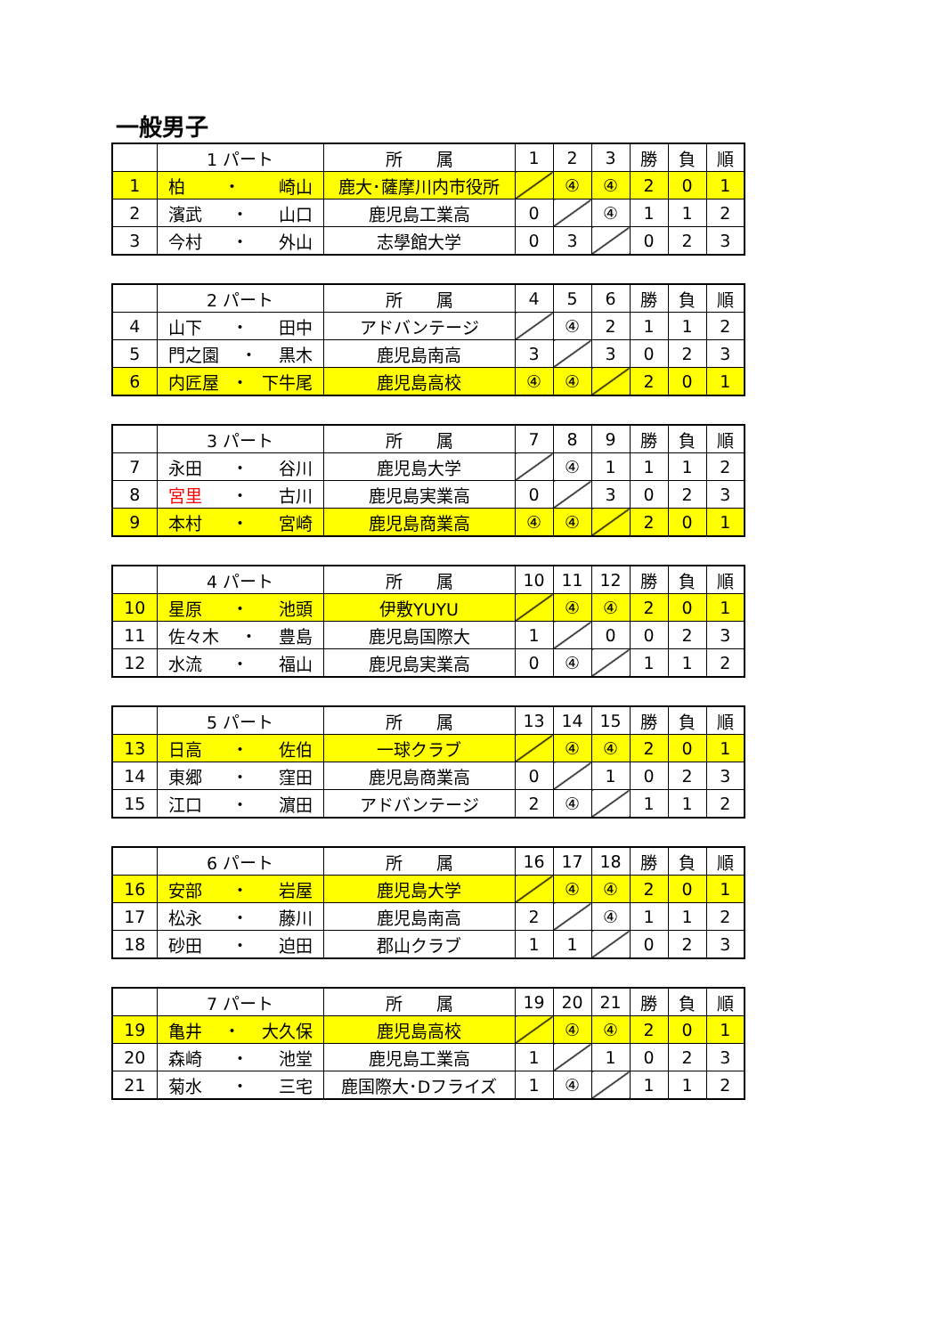一般男子
| | 1 パート | 所 属 | 1 | 2 | 3 | 勝 | 負 | 順 |
| --- | --- | --- | --- | --- | --- | --- | --- | --- |
| 1 | 柏 ・ 崎山 | 鹿大･薩摩川内市役所 | | ④ | ④ | 2 | 0 | 1 |
| 2 | 濱武 ・ 山口 | 鹿児島工業高 | 0 | | ④ | 1 | 1 | 2 |
| 3 | 今村 ・ 外山 | 志學館大学 | 0 | 3 | | 0 | 2 | 3 |
| | 2 パート | 所 属 | 4 | 5 | 6 | 勝 | 負 | 順 |
| --- | --- | --- | --- | --- | --- | --- | --- | --- |
| 4 | 山下 ・ 田中 | アドバンテージ | | ④ | 2 | 1 | 1 | 2 |
| 5 | 門之園 ・ 黒木 | 鹿児島南高 | 3 | | 3 | 0 | 2 | 3 |
| 6 | 内匠屋 ・ 下牛尾 | 鹿児島高校 | ④ | ④ | | 2 | 0 | 1 |
| | 3 パート | 所 属 | 7 | 8 | 9 | 勝 | 負 | 順 |
| --- | --- | --- | --- | --- | --- | --- | --- | --- |
| 7 | 永田 ・ 谷川 | 鹿児島大学 | | ④ | 1 | 1 | 1 | 2 |
| 8 | 宮里 ・ 古川 | 鹿児島実業高 | 0 | | 3 | 0 | 2 | 3 |
| 9 | 本村 ・ 宮崎 | 鹿児島商業高 | ④ | ④ | | 2 | 0 | 1 |
| | 4 パート | 所 属 | 10 | 11 | 12 | 勝 | 負 | 順 |
| --- | --- | --- | --- | --- | --- | --- | --- | --- |
| 10 | 星原 ・ 池頭 | 伊敷YUYU | | ④ | ④ | 2 | 0 | 1 |
| 11 | 佐々木 ・ 豊島 | 鹿児島国際大 | 1 | | 0 | 0 | 2 | 3 |
| 12 | 水流 ・ 福山 | 鹿児島実業高 | 0 | ④ | | 1 | 1 | 2 |
| | 5 パート | 所 属 | 13 | 14 | 15 | 勝 | 負 | 順 |
| --- | --- | --- | --- | --- | --- | --- | --- | --- |
| 13 | 日高 ・ 佐伯 | 一球クラブ | | ④ | ④ | 2 | 0 | 1 |
| 14 | 東郷 ・ 窪田 | 鹿児島商業高 | 0 | | 1 | 0 | 2 | 3 |
| 15 | 江口 ・ 濵田 | アドバンテージ | 2 | ④ | | 1 | 1 | 2 |
| | 6 パート | 所 属 | 16 | 17 | 18 | 勝 | 負 | 順 |
| --- | --- | --- | --- | --- | --- | --- | --- | --- |
| 16 | 安部 ・ 岩屋 | 鹿児島大学 | | ④ | ④ | 2 | 0 | 1 |
| 17 | 松永 ・ 藤川 | 鹿児島南高 | 2 | | ④ | 1 | 1 | 2 |
| 18 | 砂田 ・ 迫田 | 郡山クラブ | 1 | 1 | | 0 | 2 | 3 |
| | 7 パート | 所 属 | 19 | 20 | 21 | 勝 | 負 | 順 |
| --- | --- | --- | --- | --- | --- | --- | --- | --- |
| 19 | 亀井 ・ 大久保 | 鹿児島高校 | | ④ | ④ | 2 | 0 | 1 |
| 20 | 森崎 ・ 池堂 | 鹿児島工業高 | 1 | | 1 | 0 | 2 | 3 |
| 21 | 菊水 ・ 三宅 | 鹿国際大･Dフライズ | 1 | ④ | | 1 | 1 | 2 |